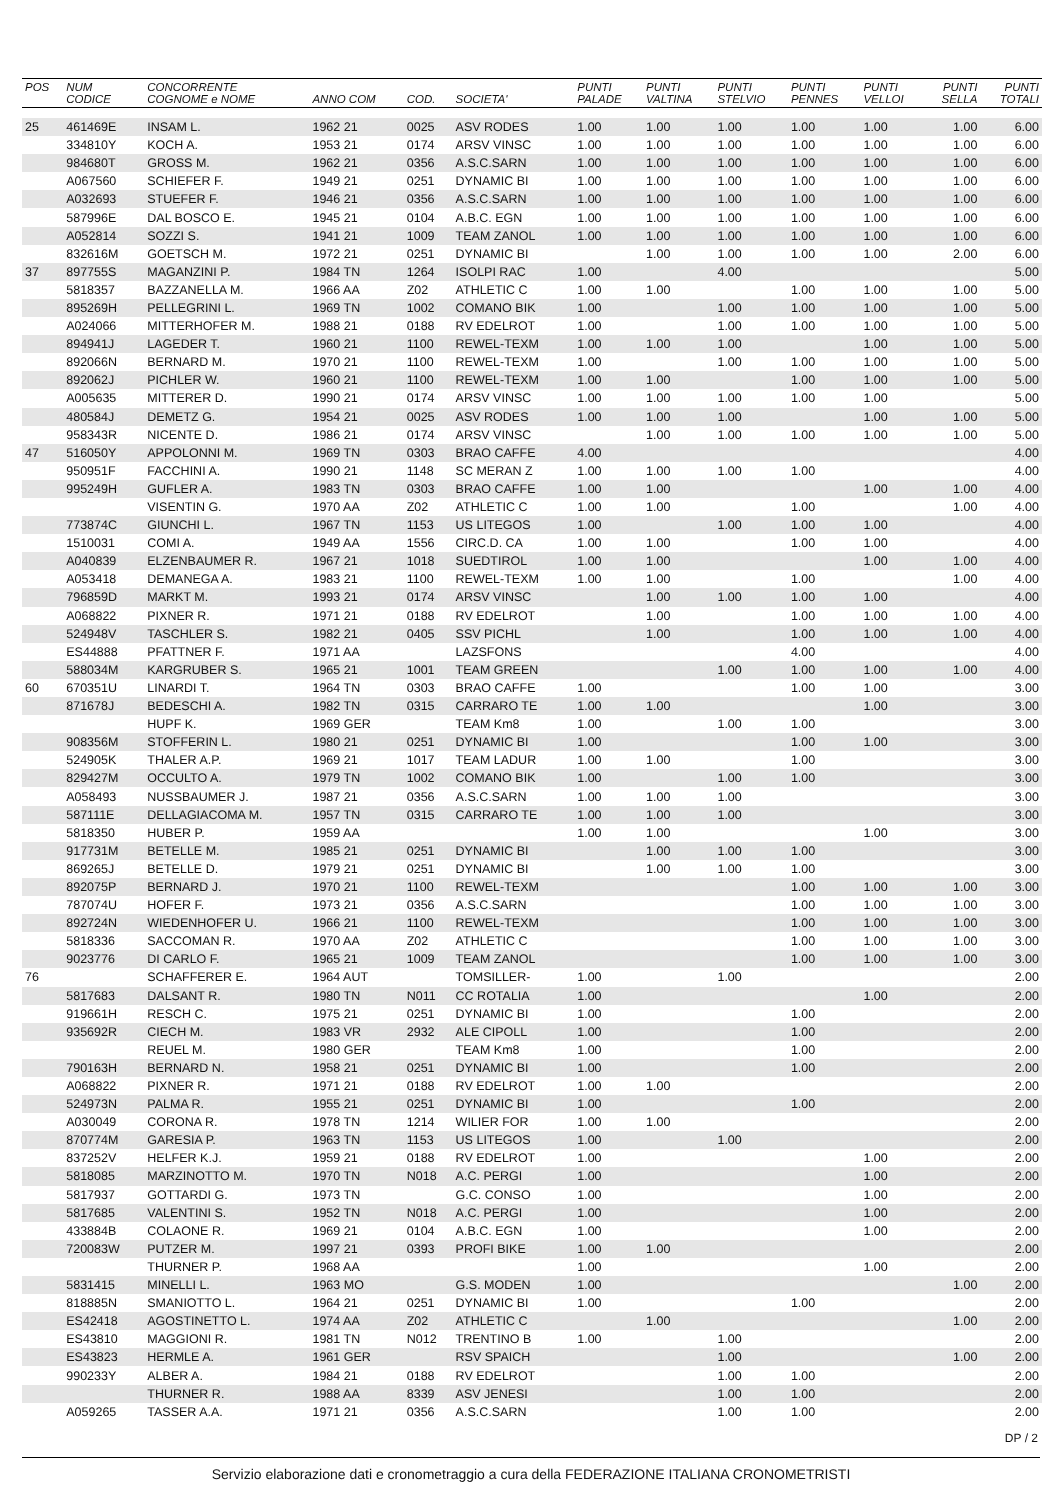| POS | NUM CODICE | CONCORRENTE COGNOME e NOME | ANNO COM | COD. | SOCIETA' | PUNTI PALADE | PUNTI VALTINA | PUNTI STELVIO | PUNTI PENNES | PUNTI VELLOI | PUNTI SELLA | PUNTI TOTALI |
| --- | --- | --- | --- | --- | --- | --- | --- | --- | --- | --- | --- | --- |
| 25 | 461469E | INSAM L. | 1962 21 | 0025 | ASV RODES | 1.00 | 1.00 | 1.00 | 1.00 | 1.00 | 1.00 | 6.00 |
| | 334810Y | KOCH A. | 1953 21 | 0174 | ARSV VINSC | 1.00 | 1.00 | 1.00 | 1.00 | 1.00 | 1.00 | 6.00 |
| | 984680T | GROSS M. | 1962 21 | 0356 | A.S.C.SARN | 1.00 | 1.00 | 1.00 | 1.00 | 1.00 | 1.00 | 6.00 |
| | A067560 | SCHIEFER F. | 1949 21 | 0251 | DYNAMIC BI | 1.00 | 1.00 | 1.00 | 1.00 | 1.00 | 1.00 | 6.00 |
| | A032693 | STUEFER F. | 1946 21 | 0356 | A.S.C.SARN | 1.00 | 1.00 | 1.00 | 1.00 | 1.00 | 1.00 | 6.00 |
| | 587996E | DAL BOSCO E. | 1945 21 | 0104 | A.B.C. EGN | 1.00 | 1.00 | 1.00 | 1.00 | 1.00 | 1.00 | 6.00 |
| | A052814 | SOZZI S. | 1941 21 | 1009 | TEAM ZANOL | 1.00 | 1.00 | 1.00 | 1.00 | 1.00 | 1.00 | 6.00 |
| | 832616M | GOETSCH M. | 1972 21 | 0251 | DYNAMIC BI | | 1.00 | 1.00 | 1.00 | 1.00 | 2.00 | 6.00 |
| 37 | 897755S | MAGANZINI P. | 1984 TN | 1264 | ISOLPI RAC | 1.00 | | 4.00 | | | | 5.00 |
| | 5818357 | BAZZANELLA M. | 1966 AA | Z02 | ATHLETIC C | 1.00 | 1.00 | | 1.00 | 1.00 | 1.00 | 5.00 |
| | 895269H | PELLEGRINI L. | 1969 TN | 1002 | COMANO BIK | 1.00 | | 1.00 | 1.00 | 1.00 | 1.00 | 5.00 |
| | A024066 | MITTERHOFER M. | 1988 21 | 0188 | RV EDELROT | 1.00 | | 1.00 | 1.00 | 1.00 | 1.00 | 5.00 |
| | 894941J | LAGEDER T. | 1960 21 | 1100 | REWEL-TEXM | 1.00 | 1.00 | 1.00 | | 1.00 | 1.00 | 5.00 |
| | 892066N | BERNARD M. | 1970 21 | 1100 | REWEL-TEXM | 1.00 | | 1.00 | 1.00 | 1.00 | 1.00 | 5.00 |
| | 892062J | PICHLER W. | 1960 21 | 1100 | REWEL-TEXM | 1.00 | 1.00 | | 1.00 | 1.00 | 1.00 | 5.00 |
| | A005635 | MITTERER D. | 1990 21 | 0174 | ARSV VINSC | 1.00 | 1.00 | 1.00 | 1.00 | 1.00 | | 5.00 |
| | 480584J | DEMETZ G. | 1954 21 | 0025 | ASV RODES | 1.00 | 1.00 | 1.00 | | 1.00 | 1.00 | 5.00 |
| | 958343R | NICENTE D. | 1986 21 | 0174 | ARSV VINSC | | 1.00 | 1.00 | 1.00 | 1.00 | 1.00 | 5.00 |
| 47 | 516050Y | APPOLONNI M. | 1969 TN | 0303 | BRAO CAFFE | 4.00 | | | | | | 4.00 |
| | 950951F | FACCHINI A. | 1990 21 | 1148 | SC MERAN Z | 1.00 | 1.00 | 1.00 | 1.00 | | | 4.00 |
| | 995249H | GUFLER A. | 1983 TN | 0303 | BRAO CAFFE | 1.00 | 1.00 | | | 1.00 | 1.00 | 4.00 |
| | | VISENTIN G. | 1970 AA | Z02 | ATHLETIC C | 1.00 | 1.00 | | 1.00 | | 1.00 | 4.00 |
| | 773874C | GIUNCHI L. | 1967 TN | 1153 | US LITEGOS | 1.00 | | 1.00 | 1.00 | 1.00 | | 4.00 |
| | 1510031 | COMI A. | 1949 AA | 1556 | CIRC.D. CA | 1.00 | 1.00 | | 1.00 | 1.00 | | 4.00 |
| | A040839 | ELZENBAUMER R. | 1967 21 | 1018 | SUEDTIROL | 1.00 | 1.00 | | | 1.00 | 1.00 | 4.00 |
| | A053418 | DEMANEGA A. | 1983 21 | 1100 | REWEL-TEXM | 1.00 | 1.00 | | 1.00 | | 1.00 | 4.00 |
| | 796859D | MARKT M. | 1993 21 | 0174 | ARSV VINSC | | 1.00 | 1.00 | 1.00 | 1.00 | | 4.00 |
| | A068822 | PIXNER R. | 1971 21 | 0188 | RV EDELROT | | 1.00 | | 1.00 | 1.00 | 1.00 | 4.00 |
| | 524948V | TASCHLER S. | 1982 21 | 0405 | SSV PICHL | | 1.00 | | 1.00 | 1.00 | 1.00 | 4.00 |
| | ES44888 | PFATTNER F. | 1971 AA | | LAZSFONS | | | | 4.00 | | | 4.00 |
| | 588034M | KARGRUBER S. | 1965 21 | 1001 | TEAM GREEN | | | 1.00 | 1.00 | 1.00 | 1.00 | 4.00 |
| 60 | 670351U | LINARDI T. | 1964 TN | 0303 | BRAO CAFFE | 1.00 | | | 1.00 | 1.00 | | 3.00 |
| | 871678J | BEDESCHI A. | 1982 TN | 0315 | CARRARO TE | 1.00 | 1.00 | | | 1.00 | | 3.00 |
| | | HUPF K. | 1969 GER | | TEAM Km8 | 1.00 | | 1.00 | 1.00 | | | 3.00 |
| | 908356M | STOFFERIN L. | 1980 21 | 0251 | DYNAMIC BI | 1.00 | | | 1.00 | 1.00 | | 3.00 |
| | 524905K | THALER A.P. | 1969 21 | 1017 | TEAM LADUR | 1.00 | 1.00 | | 1.00 | | | 3.00 |
| | 829427M | OCCULTO A. | 1979 TN | 1002 | COMANO BIK | 1.00 | | 1.00 | 1.00 | | | 3.00 |
| | A058493 | NUSSBAUMER J. | 1987 21 | 0356 | A.S.C.SARN | 1.00 | 1.00 | 1.00 | | | | 3.00 |
| | 587111E | DELLAGIACOMA M. | 1957 TN | 0315 | CARRARO TE | 1.00 | 1.00 | 1.00 | | | | 3.00 |
| | 5818350 | HUBER P. | 1959 AA | | | 1.00 | 1.00 | | | 1.00 | | 3.00 |
| | 917731M | BETELLE M. | 1985 21 | 0251 | DYNAMIC BI | | 1.00 | 1.00 | 1.00 | | | 3.00 |
| | 869265J | BETELLE D. | 1979 21 | 0251 | DYNAMIC BI | | 1.00 | 1.00 | 1.00 | | | 3.00 |
| | 892075P | BERNARD J. | 1970 21 | 1100 | REWEL-TEXM | | | | 1.00 | 1.00 | 1.00 | 3.00 |
| | 787074U | HOFER F. | 1973 21 | 0356 | A.S.C.SARN | | | | 1.00 | 1.00 | 1.00 | 3.00 |
| | 892724N | WIEDENHOFER U. | 1966 21 | 1100 | REWEL-TEXM | | | | 1.00 | 1.00 | 1.00 | 3.00 |
| | 5818336 | SACCOMAN R. | 1970 AA | Z02 | ATHLETIC C | | | | 1.00 | 1.00 | 1.00 | 3.00 |
| | 9023776 | DI CARLO F. | 1965 21 | 1009 | TEAM ZANOL | | | | 1.00 | 1.00 | 1.00 | 3.00 |
| 76 | | SCHAFFERER E. | 1964 AUT | | TOMSILLER- | 1.00 | | 1.00 | | | | 2.00 |
| | 5817683 | DALSANT R. | 1980 TN | N011 | CC ROTALIA | 1.00 | | | | 1.00 | | 2.00 |
| | 919661H | RESCH C. | 1975 21 | 0251 | DYNAMIC BI | 1.00 | | | 1.00 | | | 2.00 |
| | 935692R | CIECH M. | 1983 VR | 2932 | ALE CIPOLL | 1.00 | | | 1.00 | | | 2.00 |
| | | REUEL M. | 1980 GER | | TEAM Km8 | 1.00 | | | 1.00 | | | 2.00 |
| | 790163H | BERNARD N. | 1958 21 | 0251 | DYNAMIC BI | 1.00 | | | 1.00 | | | 2.00 |
| | A068822 | PIXNER R. | 1971 21 | 0188 | RV EDELROT | 1.00 | 1.00 | | | | | 2.00 |
| | 524973N | PALMA R. | 1955 21 | 0251 | DYNAMIC BI | 1.00 | | | 1.00 | | | 2.00 |
| | A030049 | CORONA R. | 1978 TN | 1214 | WILIER FOR | 1.00 | 1.00 | | | | | 2.00 |
| | 870774M | GARESIA P. | 1963 TN | 1153 | US LITEGOS | 1.00 | | 1.00 | | | | 2.00 |
| | 837252V | HELFER K.J. | 1959 21 | 0188 | RV EDELROT | 1.00 | | | | 1.00 | | 2.00 |
| | 5818085 | MARZINOTTO M. | 1970 TN | N018 | A.C. PERGI | 1.00 | | | | 1.00 | | 2.00 |
| | 5817937 | GOTTARDI G. | 1973 TN | | G.C. CONSO | 1.00 | | | | 1.00 | | 2.00 |
| | 5817685 | VALENTINI S. | 1952 TN | N018 | A.C. PERGI | 1.00 | | | | 1.00 | | 2.00 |
| | 433884B | COLAONE R. | 1969 21 | 0104 | A.B.C. EGN | 1.00 | | | | 1.00 | | 2.00 |
| | 720083W | PUTZER M. | 1997 21 | 0393 | PROFI BIKE | 1.00 | 1.00 | | | | | 2.00 |
| | | THURNER P. | 1968 AA | | | 1.00 | | | | 1.00 | | 2.00 |
| | 5831415 | MINELLI L. | 1963 MO | | G.S. MODEN | 1.00 | | | | | 1.00 | 2.00 |
| | 818885N | SMANIOTTO L. | 1964 21 | 0251 | DYNAMIC BI | 1.00 | | | 1.00 | | | 2.00 |
| | ES42418 | AGOSTINETTO L. | 1974 AA | Z02 | ATHLETIC C | | 1.00 | | | | 1.00 | 2.00 |
| | ES43810 | MAGGIONI R. | 1981 TN | N012 | TRENTINO B | 1.00 | | 1.00 | | | | 2.00 |
| | ES43823 | HERMLE A. | 1961 GER | | RSV SPAICH | | | 1.00 | | | 1.00 | 2.00 |
| | 990233Y | ALBER A. | 1984 21 | 0188 | RV EDELROT | | | 1.00 | 1.00 | | | 2.00 |
| | | THURNER R. | 1988 AA | 8339 | ASV JENESI | | | 1.00 | 1.00 | | | 2.00 |
| | A059265 | TASSER A.A. | 1971 21 | 0356 | A.S.C.SARN | | | 1.00 | 1.00 | | | 2.00 |
DP / 2
Servizio elaborazione dati e cronometraggio a cura della FEDERAZIONE ITALIANA CRONOMETRISTI